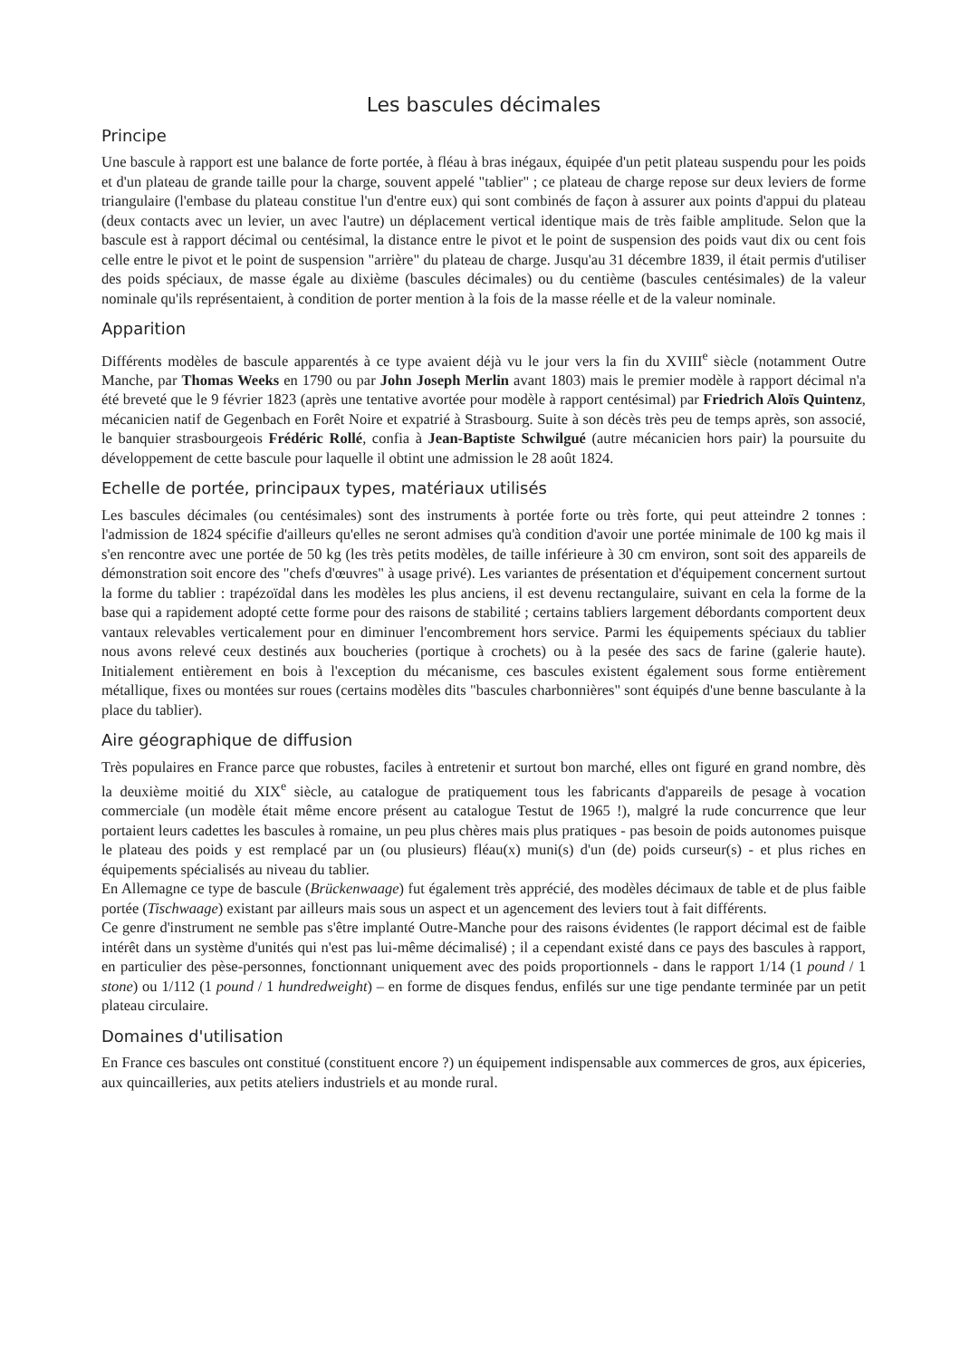Les bascules décimales
Principe
Une bascule à rapport est une balance de forte portée, à fléau à bras inégaux, équipée d'un petit plateau suspendu pour les poids et d'un plateau de grande taille pour la charge, souvent appelé "tablier" ; ce plateau de charge repose sur deux leviers de forme triangulaire (l'embase du plateau constitue l'un d'entre eux) qui sont combinés de façon à assurer aux points d'appui du plateau (deux contacts avec un levier, un avec l'autre) un déplacement vertical identique mais de très faible amplitude. Selon que la bascule est à rapport décimal ou centésimal, la distance entre le pivot et le point de suspension des poids vaut dix ou cent fois celle entre le pivot et le point de suspension "arrière" du plateau de charge. Jusqu'au 31 décembre 1839, il était permis d'utiliser des poids spéciaux, de masse égale au dixième (bascules décimales) ou du centième (bascules centésimales) de la valeur nominale qu'ils représentaient, à condition de porter mention à la fois de la masse réelle et de la valeur nominale.
Apparition
Différents modèles de bascule apparentés à ce type avaient déjà vu le jour vers la fin du XVIII<sup>e</sup> siècle (notamment Outre Manche, par Thomas Weeks en 1790 ou par John Joseph Merlin avant 1803) mais le premier modèle à rapport décimal n'a été breveté que le 9 février 1823 (après une tentative avortée pour modèle à rapport centésimal) par Friedrich Aloïs Quintenz, mécanicien natif de Gegenbach en Forêt Noire et expatrié à Strasbourg. Suite à son décès très peu de temps après, son associé, le banquier strasbourgeois Frédéric Rollé, confia à Jean-Baptiste Schwilgué (autre mécanicien hors pair) la poursuite du développement de cette bascule pour laquelle il obtint une admission le 28 août 1824.
Echelle de portée, principaux types, matériaux utilisés
Les bascules décimales (ou centésimales) sont des instruments à portée forte ou très forte, qui peut atteindre 2 tonnes : l'admission de 1824 spécifie d'ailleurs qu'elles ne seront admises qu'à condition d'avoir une portée minimale de 100 kg mais il s'en rencontre avec une portée de 50 kg (les très petits modèles, de taille inférieure à 30 cm environ, sont soit des appareils de démonstration soit encore des "chefs d'œuvres" à usage privé). Les variantes de présentation et d'équipement concernent surtout la forme du tablier : trapézoïdal dans les modèles les plus anciens, il est devenu rectangulaire, suivant en cela la forme de la base qui a rapidement adopté cette forme pour des raisons de stabilité ; certains tabliers largement débordants comportent deux vantaux relevables verticalement pour en diminuer l'encombrement hors service. Parmi les équipements spéciaux du tablier nous avons relevé ceux destinés aux boucheries (portique à crochets) ou à la pesée des sacs de farine (galerie haute). Initialement entièrement en bois à l'exception du mécanisme, ces bascules existent également sous forme entièrement métallique, fixes ou montées sur roues (certains modèles dits "bascules charbonnières" sont équipés d'une benne basculante à la place du tablier).
Aire géographique de diffusion
Très populaires en France parce que robustes, faciles à entretenir et surtout bon marché, elles ont figuré en grand nombre, dès la deuxième moitié du XIX<sup>e</sup> siècle, au catalogue de pratiquement tous les fabricants d'appareils de pesage à vocation commerciale (un modèle était même encore présent au catalogue Testut de 1965 !), malgré la rude concurrence que leur portaient leurs cadettes les bascules à romaine, un peu plus chères mais plus pratiques - pas besoin de poids autonomes puisque le plateau des poids y est remplacé par un (ou plusieurs) fléau(x) muni(s) d'un (de) poids curseur(s) - et plus riches en équipements spécialisés au niveau du tablier.
En Allemagne ce type de bascule (Brückenwaage) fut également très apprécié, des modèles décimaux de table et de plus faible portée (Tischwaage) existant par ailleurs mais sous un aspect et un agencement des leviers tout à fait différents.
Ce genre d'instrument ne semble pas s'être implanté Outre-Manche pour des raisons évidentes (le rapport décimal est de faible intérêt dans un système d'unités qui n'est pas lui-même décimalisé) ; il a cependant existé dans ce pays des bascules à rapport, en particulier des pèse-personnes, fonctionnant uniquement avec des poids proportionnels - dans le rapport 1/14 (1 pound / 1 stone) ou 1/112 (1 pound / 1 hundredweight) – en forme de disques fendus, enfilés sur une tige pendante terminée par un petit plateau circulaire.
Domaines d'utilisation
En France ces bascules ont constitué (constituent encore ?) un équipement indispensable aux commerces de gros, aux épiceries, aux quincailleries, aux petits ateliers industriels et au monde rural.